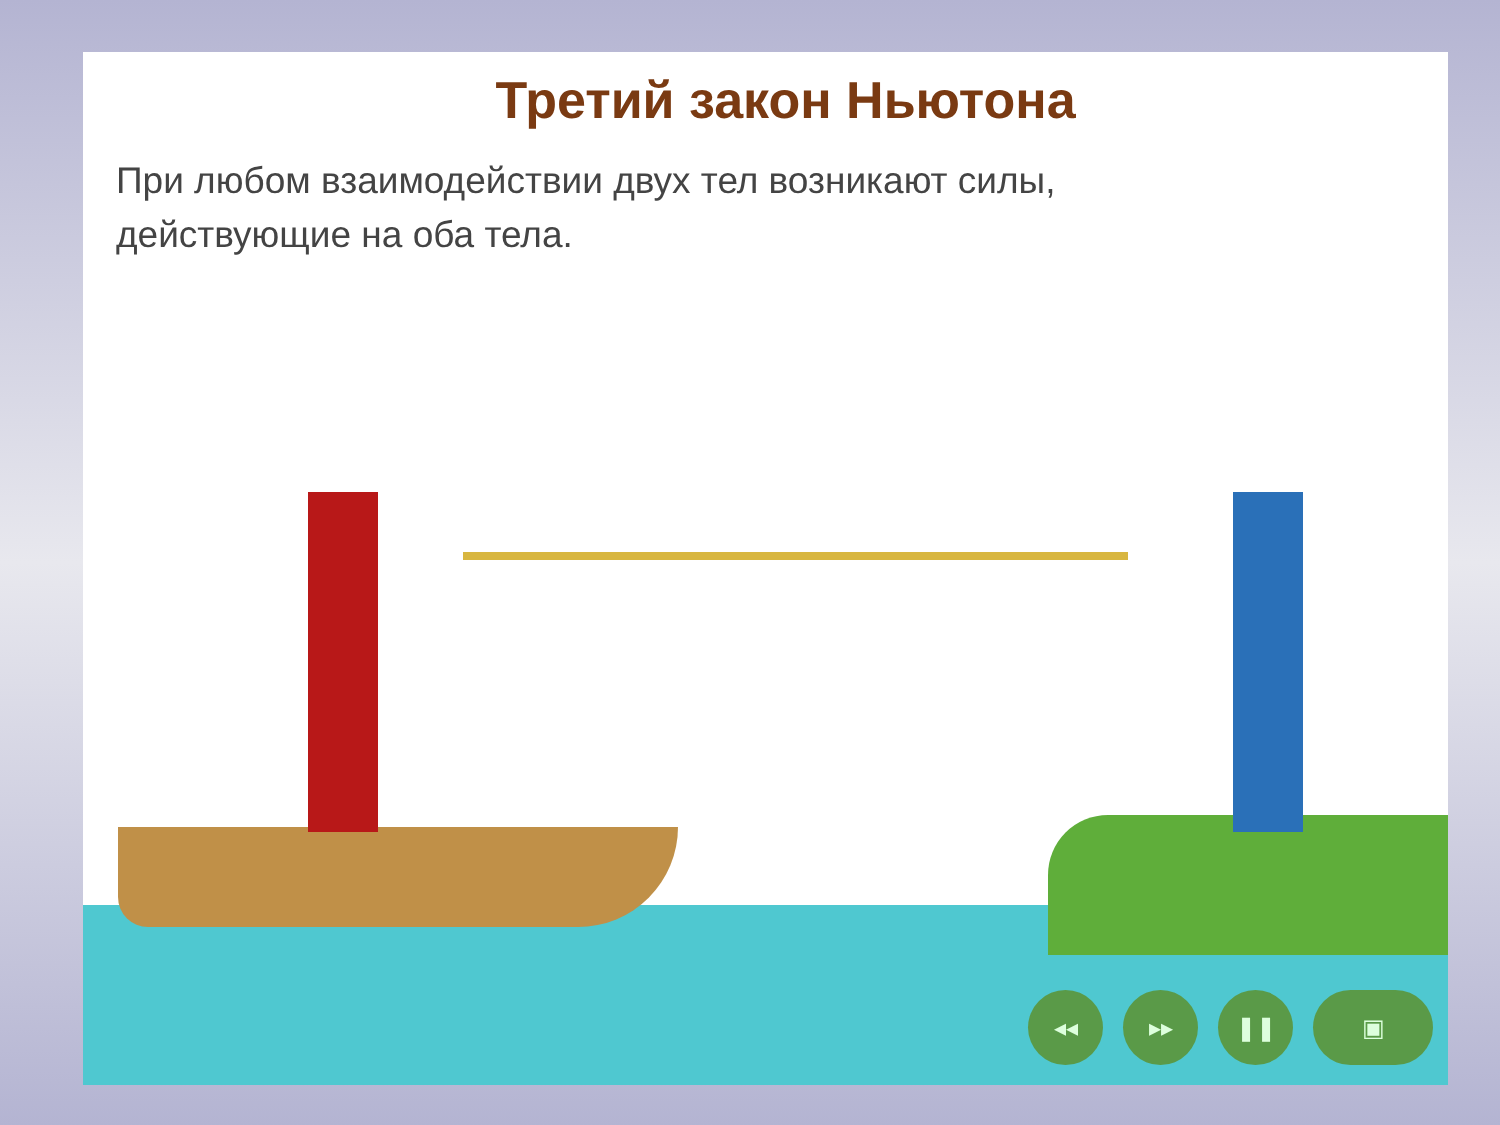Третий закон Ньютона
При любом взаимодействии двух тел возникают силы,
действующие на оба тела.
◂◂ ▸▸ ❚❚ ▣